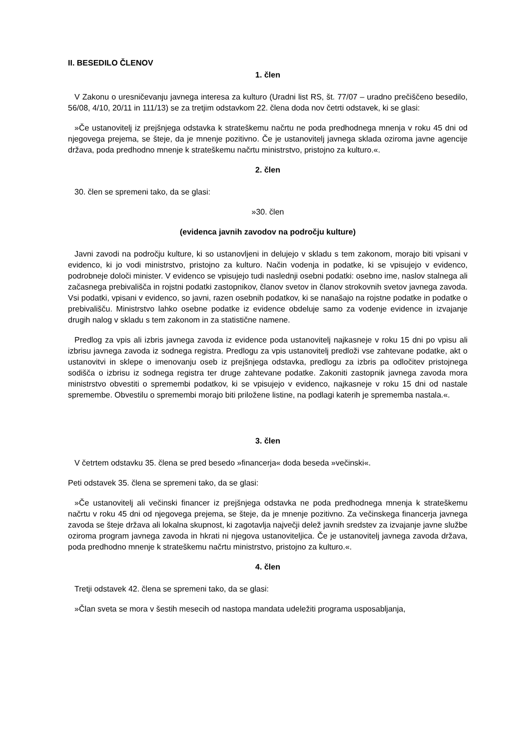II. BESEDILO ČLENOV
1. člen
V Zakonu o uresničevanju javnega interesa za kulturo (Uradni list RS, št. 77/07 – uradno prečiščeno besedilo, 56/08, 4/10, 20/11 in 111/13) se za tretjim odstavkom 22. člena doda nov četrti odstavek, ki se glasi:
»Če ustanovitelj iz prejšnjega odstavka k strateškemu načrtu ne poda predhodnega mnenja v roku 45 dni od njegovega prejema, se šteje, da je mnenje pozitivno. Če je ustanovitelj javnega sklada oziroma javne agencije država, poda predhodno mnenje k strateškemu načrtu ministrstvo, pristojno za kulturo.«.
2. člen
30. člen se spremeni tako, da se glasi:
»30. člen
(evidenca javnih zavodov na področju kulture)
Javni zavodi na področju kulture, ki so ustanovljeni in delujejo v skladu s tem zakonom, morajo biti vpisani v evidenco, ki jo vodi ministrstvo, pristojno za kulturo. Način vodenja in podatke, ki se vpisujejo v evidenco, podrobneje določi minister. V evidenco se vpisujejo tudi naslednji osebni podatki: osebno ime, naslov stalnega ali začasnega prebivališča in rojstni podatki zastopnikov, članov svetov in članov strokovnih svetov javnega zavoda. Vsi podatki, vpisani v evidenco, so javni, razen osebnih podatkov, ki se nanašajo na rojstne podatke in podatke o prebivališču. Ministrstvo lahko osebne podatke iz evidence obdeluje samo za vodenje evidence in izvajanje drugih nalog v skladu s tem zakonom in za statistične namene.
Predlog za vpis ali izbris javnega zavoda iz evidence poda ustanovitelj najkasneje v roku 15 dni po vpisu ali izbrisu javnega zavoda iz sodnega registra. Predlogu za vpis ustanovitelj predloži vse zahtevane podatke, akt o ustanovitvi in sklepe o imenovanju oseb iz prejšnjega odstavka, predlogu za izbris pa odločitev pristojnega sodišča o izbrisu iz sodnega registra ter druge zahtevane podatke. Zakoniti zastopnik javnega zavoda mora ministrstvo obvestiti o spremembi podatkov, ki se vpisujejo v evidenco, najkasneje v roku 15 dni od nastale spremembe. Obvestilu o spremembi morajo biti priložene listine, na podlagi katerih je sprememba nastala.«.
3. člen
V četrtem odstavku 35. člena se pred besedo »financerja« doda beseda »večinski«.
Peti odstavek 35. člena se spremeni tako, da se glasi:
»Če ustanovitelj ali večinski financer iz prejšnjega odstavka ne poda predhodnega mnenja k strateškemu načrtu v roku 45 dni od njegovega prejema, se šteje, da je mnenje pozitivno. Za večinskega financerja javnega zavoda se šteje država ali lokalna skupnost, ki zagotavlja največji delež javnih sredstev za izvajanje javne službe oziroma program javnega zavoda in hkrati ni njegova ustanoviteljica. Če je ustanovitelj javnega zavoda država, poda predhodno mnenje k strateškemu načrtu ministrstvo, pristojno za kulturo.«.
4. člen
Tretji odstavek 42. člena se spremeni tako, da se glasi:
»Član sveta se mora v šestih mesecih od nastopa mandata udeležiti programa usposabljanja,